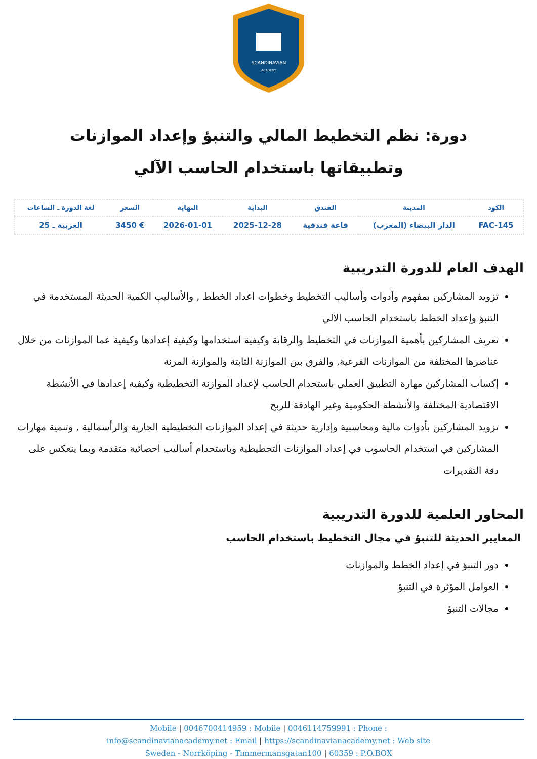SCANDINAVIAN
ACADEMY
دورة: نظم التخطيط المالي والتنبؤ وإعداد الموازنات وتطبيقاتها باستخدام الحاسب الآلي
| الكود | المدينة | الفندق | البداية | النهاية | السعر | لغة الدورة ـ الساعات |
| --- | --- | --- | --- | --- | --- | --- |
| FAC-145 | الدار البيضاء (المغرب) | قاعة فندقية | 2025-12-28 | 2026-01-01 | € 3450 | العربية ـ 25 |
الهدف العام للدورة التدريبية
تزويد المشاركين بمفهوم وأدوات وأساليب التخطيط وخطوات اعداد الخطط , والأساليب الكمية الحديثة المستخدمة في التنبؤ وإعداد الخطط باستخدام الحاسب الالي
تعريف المشاركين بأهمية الموازنات في التخطيط والرقابة وكيفية استخدامها وكيفية إعدادها وكيفية عما الموازنات من خلال عناصرها المختلفة من الموازنات الفرعية, والفرق بين الموازنة الثابتة والموازنة المرنة
إكساب المشاركين مهارة التطبيق العملي باستخدام الحاسب لإعداد الموازنة التخطيطية وكيفية إعدادها في الأنشطة الاقتصادية المختلفة والأنشطة الحكومية وغير الهادفة للربح
تزويد المشاركين بأدوات مالية ومحاسبية وإدارية حديثة في إعداد الموازنات التخطيطية الجارية والرأسمالية , وتنمية مهارات المشاركين في استخدام الحاسوب في إعداد الموازنات التخطيطية وباستخدام أساليب احصائية متقدمة وبما ينعكس على دقة التقديرات
المحاور العلمية للدورة التدريبية
المعايير الحديثة للتنبؤ في مجال التخطيط باستخدام الحاسب
دور التنبؤ في إعداد الخطط والموازنات
العوامل المؤثرة في التنبؤ
مجالات التنبؤ
Mobile | 0046700414959 : Mobile | 0046114759991 : Phone :
info@scandinavianacademy.net : Email | https://scandinavianacademy.net : Web site
Sweden - Norrköping - Timmermansgatan100 | 60359 : P.O.BOX